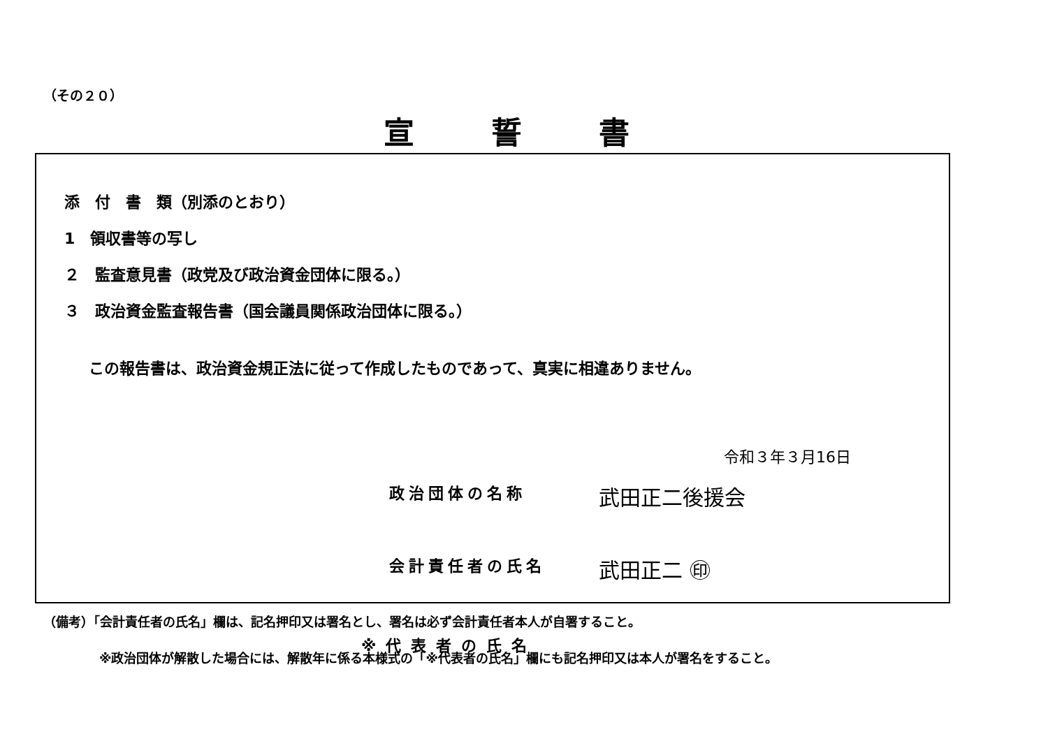（その２０）
宣誓書
添　付　書　類（別添のとおり）
1　領収書等の写し
２　監査意見書（政党及び政治資金団体に限る。）
３　政治資金監査報告書（国会議員関係政治団体に限る。）
この報告書は、政治資金規正法に従って作成したものであって、真実に相違ありません。
令和３年３月16日
政治団体の名称 武田正二後援会
会計責任者の氏名 武田正二 ㊞
※代表者の氏名
（備考）「会計責任者の氏名」欄は、記名押印又は署名とし、署名は必ず会計責任者本人が自署すること。
※政治団体が解散した場合には、解散年に係る本様式の「※代表者の氏名」欄にも記名押印又は本人が署名をすること。